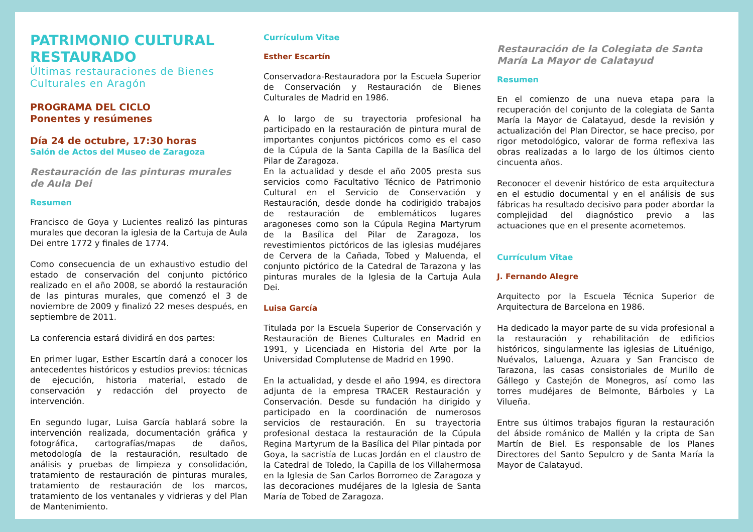PATRIMONIO CULTURAL RESTAURADO
Últimas restauraciones de Bienes Culturales en Aragón
PROGRAMA DEL CICLO
Ponentes y resúmenes
Día 24 de octubre, 17:30 horas
Salón de Actos del Museo de Zaragoza
Restauración de las pinturas murales de Aula Dei
Resumen
Francisco de Goya y Lucientes realizó las pinturas murales que decoran la iglesia de la Cartuja de Aula Dei entre 1772 y finales de 1774.
Como consecuencia de un exhaustivo estudio del estado de conservación del conjunto pictórico realizado en el año 2008, se abordó la restauración de las pinturas murales, que comenzó el 3 de noviembre de 2009 y finalizó 22 meses después, en septiembre de 2011.
La conferencia estará dividirá en dos partes:
En primer lugar, Esther Escartín dará a conocer los antecedentes históricos y estudios previos: técnicas de ejecución, historia material, estado de conservación y redacción del proyecto de intervención.
En segundo lugar, Luisa García hablará sobre la intervención realizada, documentación gráfica y fotográfica, cartografías/mapas de daños, metodología de la restauración, resultado de análisis y pruebas de limpieza y consolidación, tratamiento de restauración de pinturas murales, tratamiento de restauración de los marcos, tratamiento de los ventanales y vidrieras y del Plan de Mantenimiento.
Currículum Vitae
Esther Escartín
Conservadora-Restauradora por la Escuela Superior de Conservación y Restauración de Bienes Culturales de Madrid en 1986.
A lo largo de su trayectoria profesional ha participado en la restauración de pintura mural de importantes conjuntos pictóricos como es el caso de la Cúpula de la Santa Capilla de la Basílica del Pilar de Zaragoza.
En la actualidad y desde el año 2005 presta sus servicios como Facultativo Técnico de Patrimonio Cultural en el Servicio de Conservación y Restauración, desde donde ha codirigido trabajos de restauración de emblemáticos lugares aragoneses como son la Cúpula Regina Martyrum de la Basílica del Pilar de Zaragoza, los revestimientos pictóricos de las iglesias mudéjares de Cervera de la Cañada, Tobed y Maluenda, el conjunto pictórico de la Catedral de Tarazona y las pinturas murales de la Iglesia de la Cartuja Aula Dei.
Luisa García
Titulada por la Escuela Superior de Conservación y Restauración de Bienes Culturales en Madrid en 1991, y Licenciada en Historia del Arte por la Universidad Complutense de Madrid en 1990.
En la actualidad, y desde el año 1994, es directora adjunta de la empresa TRACER Restauración y Conservación. Desde su fundación ha dirigido y participado en la coordinación de numerosos servicios de restauración. En su trayectoria profesional destaca la restauración de la Cúpula Regina Martyrum de la Basílica del Pilar pintada por Goya, la sacristía de Lucas Jordán en el claustro de la Catedral de Toledo, la Capilla de los Villahermosa en la Iglesia de San Carlos Borromeo de Zaragoza y las decoraciones mudéjares de la Iglesia de Santa María de Tobed de Zaragoza.
Restauración de la Colegiata de Santa María La Mayor de Calatayud
Resumen
En el comienzo de una nueva etapa para la recuperación del conjunto de la colegiata de Santa María la Mayor de Calatayud, desde la revisión y actualización del Plan Director, se hace preciso, por rigor metodológico, valorar de forma reflexiva las obras realizadas a lo largo de los últimos ciento cincuenta años.
Reconocer el devenir histórico de esta arquitectura en el estudio documental y en el análisis de sus fábricas ha resultado decisivo para poder abordar la complejidad del diagnóstico previo a las actuaciones que en el presente acometemos.
Currículum Vitae
J. Fernando Alegre
Arquitecto por la Escuela Técnica Superior de Arquitectura de Barcelona en 1986.
Ha dedicado la mayor parte de su vida profesional a la restauración y rehabilitación de edificios históricos, singularmente las iglesias de Lituénigo, Nuévalos, Laluenga, Azuara y San Francisco de Tarazona, las casas consistoriales de Murillo de Gállego y Castejón de Monegros, así como las torres mudéjares de Belmonte, Bárboles y La Vilueña.
Entre sus últimos trabajos figuran la restauración del ábside románico de Mallén y la cripta de San Martín de Biel. Es responsable de los Planes Directores del Santo Sepulcro y de Santa María la Mayor de Calatayud.